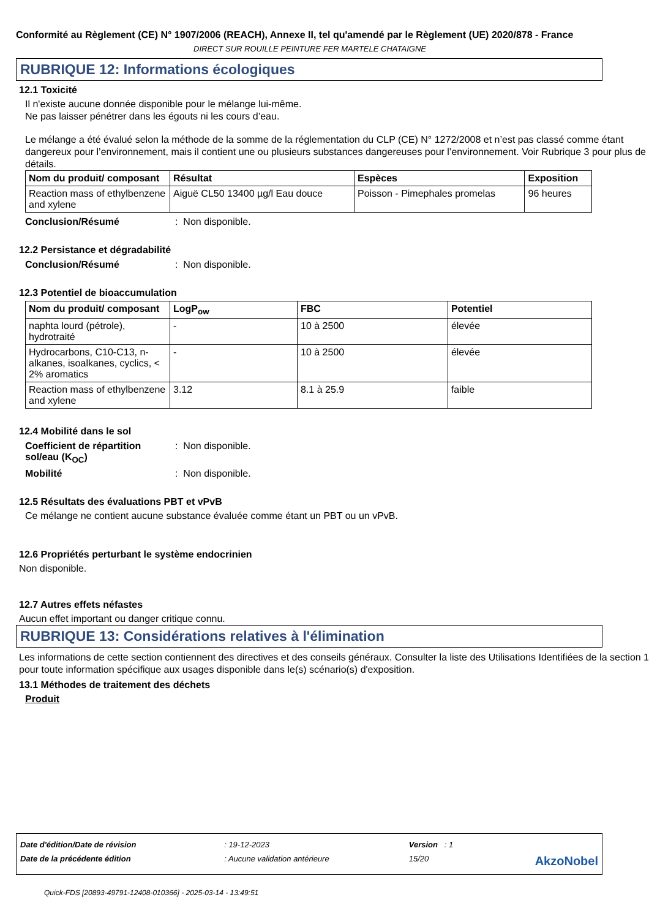Conformité au Règlement (CE) N° 1907/2006 (REACH), Annexe II, tel qu'amendé par le Règlement (UE) 2020/878 - France
DIRECT SUR ROUILLE PEINTURE FER MARTELE CHATAIGNE
RUBRIQUE 12: Informations écologiques
12.1 Toxicité
Il n'existe aucune donnée disponible pour le mélange lui-même.
Ne pas laisser pénétrer dans les égouts ni les cours d’eau.
Le mélange a été évalué selon la méthode de la somme de la réglementation du CLP (CE) N° 1272/2008 et n’est pas classé comme étant dangereux pour l’environnement, mais il contient une ou plusieurs substances dangereuses pour l’environnement. Voir Rubrique 3 pour plus de détails.
| Nom du produit/ composant | Résultat | Espèces | Exposition |
| --- | --- | --- | --- |
| Reaction mass of ethylbenzene and xylene | Aiguë CL50 13400 µg/l Eau douce | Poisson - Pimephales promelas | 96 heures |
Conclusion/Résumé: Non disponible.
12.2 Persistance et dégradabilité
Conclusion/Résumé: Non disponible.
12.3 Potentiel de bioaccumulation
| Nom du produit/ composant | LogP<sub>ow</sub> | FBC | Potentiel |
| --- | --- | --- | --- |
| naphta lourd (pétrole), hydrotraité | - | 10 à 2500 | élevée |
| Hydrocarbons, C10-C13, n-alkanes, isoalkanes, cyclics, < 2% aromatics | - | 10 à 2500 | élevée |
| Reaction mass of ethylbenzene and xylene | 3.12 | 8.1 à 25.9 | faible |
12.4 Mobilité dans le sol
Coefficient de répartition sol/eau (K<sub>OC</sub>): Non disponible.
Mobilité: Non disponible.
12.5 Résultats des évaluations PBT et vPvB
Ce mélange ne contient aucune substance évaluée comme étant un PBT ou un vPvB.
12.6 Propriétés perturbant le système endocrinien
Non disponible.
12.7 Autres effets néfastes
Aucun effet important ou danger critique connu.
RUBRIQUE 13: Considérations relatives à l'élimination
Les informations de cette section contiennent des directives et des conseils généraux. Consulter la liste des Utilisations Identifiées de la section 1 pour toute information spécifique aux usages disponible dans le(s) scénario(s) d'exposition.
13.1 Méthodes de traitement des déchets
Produit
| Date d'édition/Date de révision | : 19-12-2023 | Version : 1 | |
| Date de la précédente édition | : Aucune validation antérieure | 15/20 | AkzoNobel |
Quick-FDS [20893-49791-12408-010366] - 2025-03-14 - 13:49:51